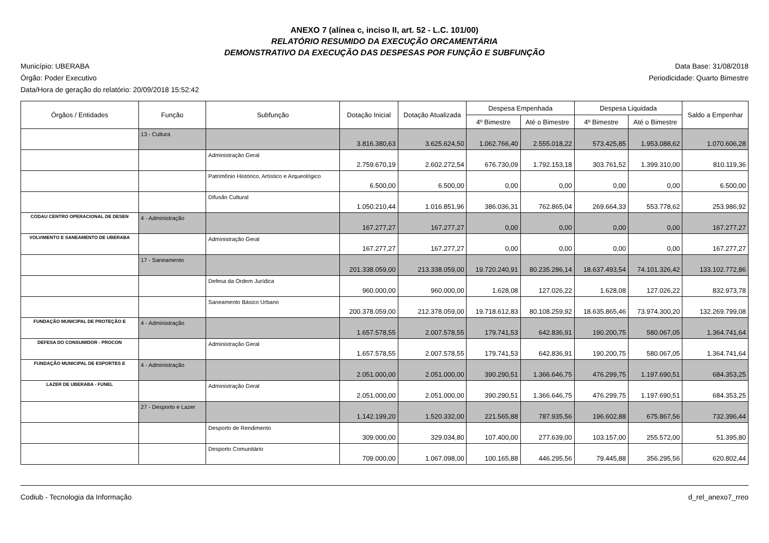ANEXO 7 (alínea c, inciso II, art. 52 - L.C. 101/00)
RELATÓRIO RESUMIDO DA EXECUÇÃO ORCAMENTÁRIA
DEMONSTRATIVO DA EXECUÇÃO DAS DESPESAS POR FUNÇÃO E SUBFUNÇÃO
Município: UBERABA
Órgão: Poder Executivo
Data/Hora de geração do relatório: 20/09/2018 15:52:42
Data Base: 31/08/2018
Periodicidade: Quarto Bimestre
| Órgãos / Entidades | Função | Subfunção | Dotação Inicial | Dotação Atualizada | Despesa Empenhada | | Despesa Liquidada | | Saldo a Empenhar |
| --- | --- | --- | --- | --- | --- | --- | --- | --- | --- |
| | | | | | 4º Bimestre | Até o Bimestre | 4º Bimestre | Até o Bimestre | |
| | 13 - Cultura | | 3.816.380,63 | 3.625.624,50 | 1.062.766,40 | 2.555.018,22 | 573.425,85 | 1.953.088,62 | 1.070.606,28 |
| | | Administração Geral | 2.759.670,19 | 2.602.272,54 | 676.730,09 | 1.792.153,18 | 303.761,52 | 1.399.310,00 | 810.119,36 |
| | | Patrimônio Histórico, Artístico e Arqueológico | 6.500,00 | 6.500,00 | 0,00 | 0,00 | 0,00 | 0,00 | 6.500,00 |
| | | Difusão Cultural | 1.050.210,44 | 1.016.851,96 | 386.036,31 | 762.865,04 | 269.664,33 | 553.778,62 | 253.986,92 |
| CODAU CENTRO OPERACIONAL DE DESEN | 4 - Administração | | 167.277,27 | 167.277,27 | 0,00 | 0,00 | 0,00 | 0,00 | 167.277,27 |
| VOLVIMENTO E SANEAMENTO DE UBERABA | | Administração Geral | 167.277,27 | 167.277,27 | 0,00 | 0,00 | 0,00 | 0,00 | 167.277,27 |
| | 17 - Saneamento | | 201.338.059,00 | 213.338.059,00 | 19.720.240,91 | 80.235.286,14 | 18.637.493,54 | 74.101.326,42 | 133.102.772,86 |
| | | Defesa da Ordem Jurídica | 960.000,00 | 960.000,00 | 1.628,08 | 127.026,22 | 1.628,08 | 127.026,22 | 832.973,78 |
| | | Saneamento Básico Urbano | 200.378.059,00 | 212.378.059,00 | 19.718.612,83 | 80.108.259,92 | 18.635.865,46 | 73.974.300,20 | 132.269.799,08 |
| FUNDAÇÃO MUNICIPAL DE PROTEÇÃO E | 4 - Administração | | 1.657.578,55 | 2.007.578,55 | 179.741,53 | 642.836,91 | 190.200,75 | 580.067,05 | 1.364.741,64 |
| DEFESA DO CONSUMIDOR - PROCON | | Administração Geral | 1.657.578,55 | 2.007.578,55 | 179.741,53 | 642.836,91 | 190.200,75 | 580.067,05 | 1.364.741,64 |
| FUNDAÇÃO MUNICIPAL DE ESPORTES E | 4 - Administração | | 2.051.000,00 | 2.051.000,00 | 390.290,51 | 1.366.646,75 | 476.299,75 | 1.197.690,51 | 684.353,25 |
| LAZER DE UBERABA - FUNEL | | Administração Geral | 2.051.000,00 | 2.051.000,00 | 390.290,51 | 1.366.646,75 | 476.299,75 | 1.197.690,51 | 684.353,25 |
| | 27 - Desporto e Lazer | | 1.142.199,20 | 1.520.332,00 | 221.565,88 | 787.935,56 | 196.602,88 | 675.867,56 | 732.396,44 |
| | | Desporto de Rendimento | 309.000,00 | 329.034,80 | 107.400,00 | 277.639,00 | 103.157,00 | 255.572,00 | 51.395,80 |
| | | Desporto Comunitário | 709.000,00 | 1.067.098,00 | 100.165,88 | 446.295,56 | 79.445,88 | 356.295,56 | 620.802,44 |
Codiub - Tecnologia da Informação d_rel_anexo7_rreo